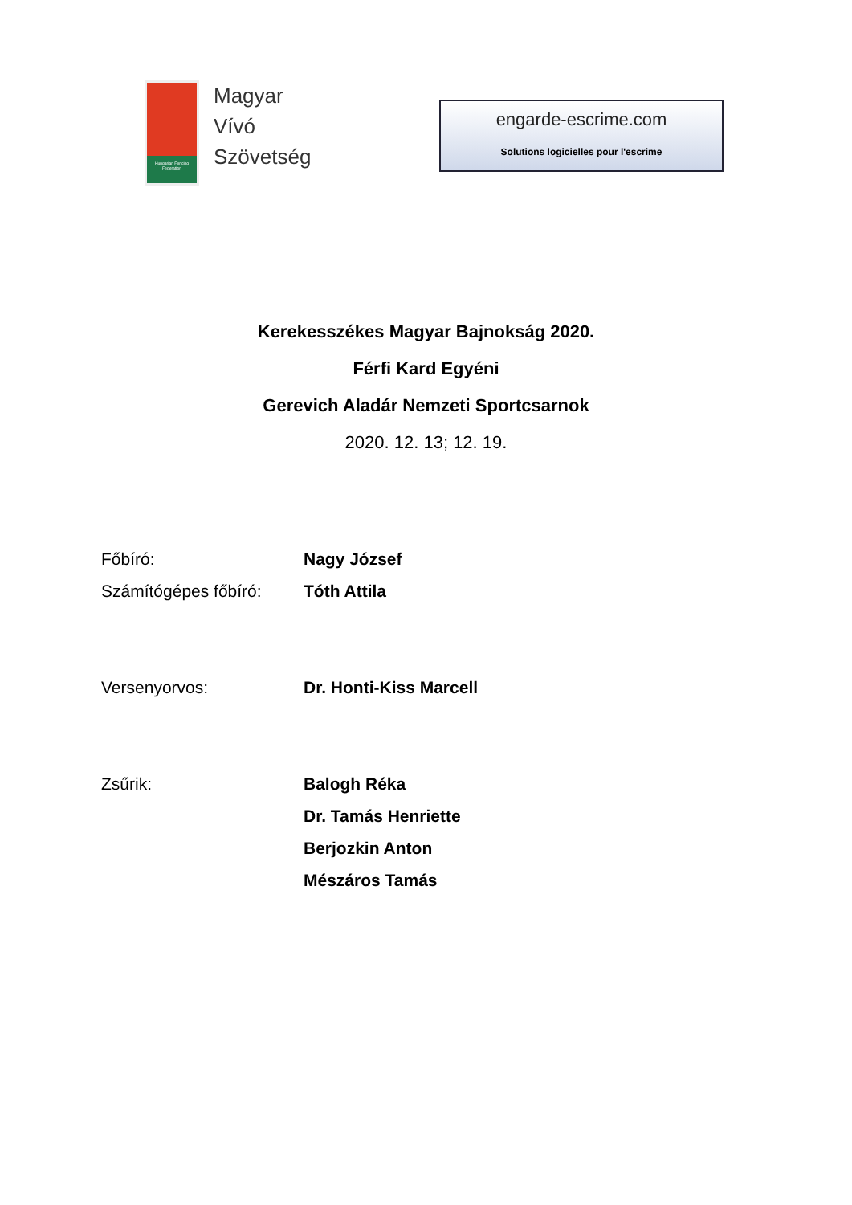Hungarian Fencing Federation
Magyar
Vívó
Szövetség
engarde-escrime.com
Solutions logicielles pour l'escrime
Kerekesszékes Magyar Bajnokság 2020.
Férfi Kard Egyéni
Gerevich Aladár Nemzeti Sportcsarnok
2020. 12. 13; 12. 19.
| Főbíró: | Nagy József |
| Számítógépes főbíró: | Tóth Attila |
| Versenyorvos: | Dr. Honti-Kiss Marcell |
| Zsűrik: | Balogh Réka |
| | Dr. Tamás Henriette |
| | Berjozkin Anton |
| | Mészáros Tamás |